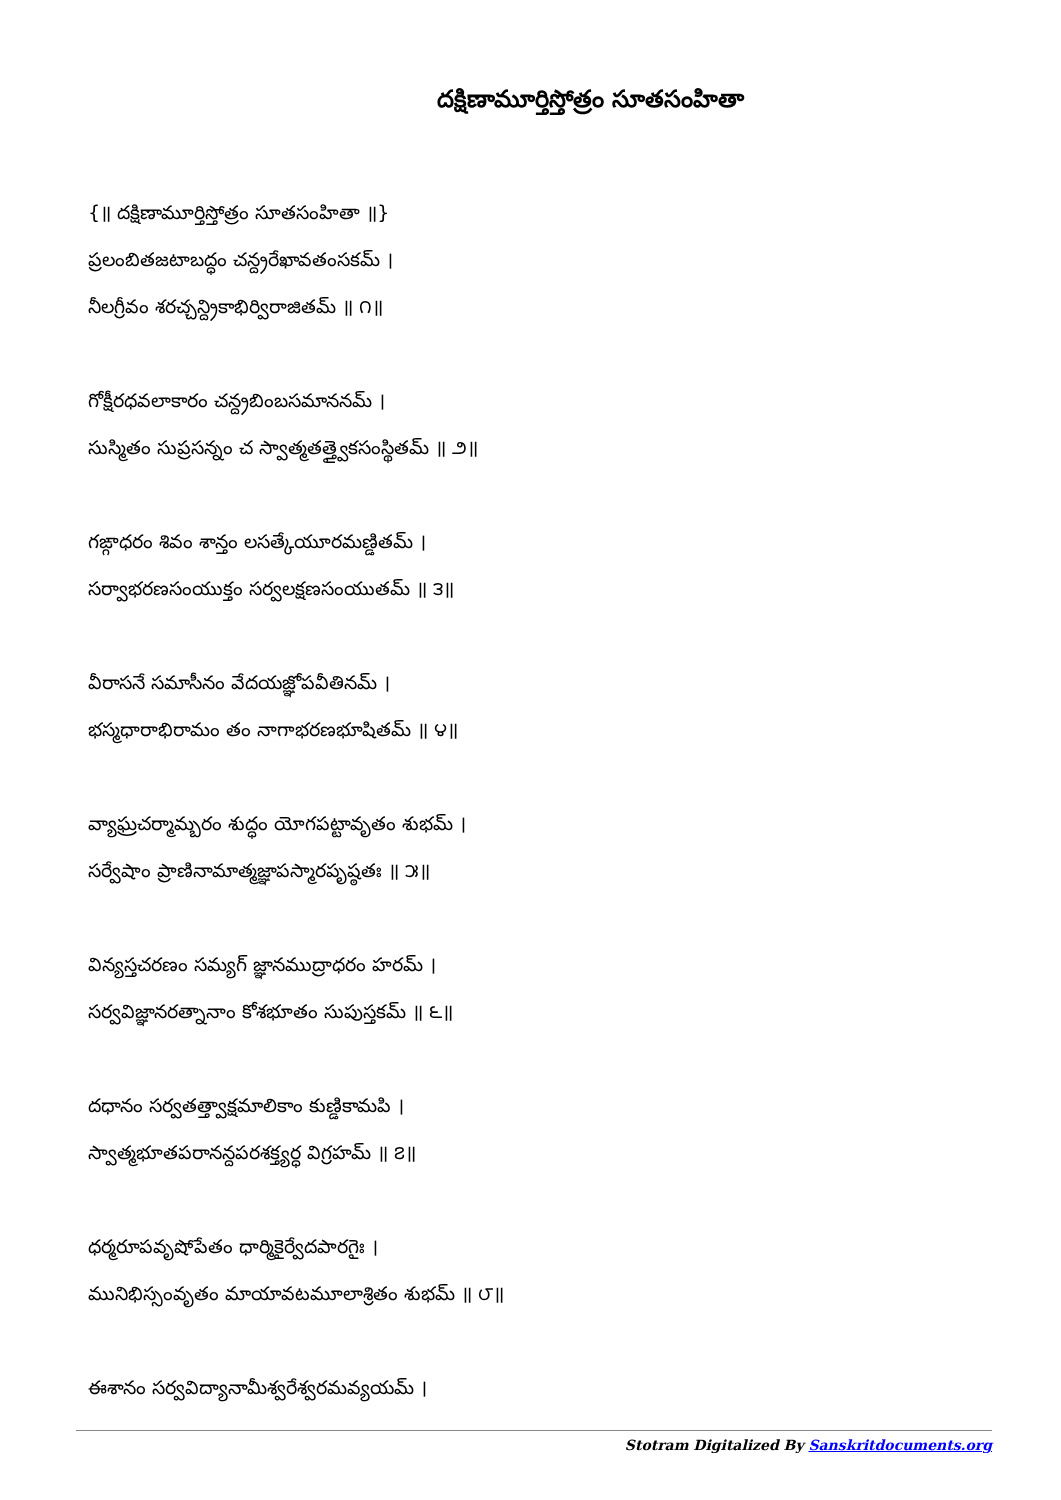దక్షిణామూర్తిస్తోత్రం సూతసంహితా
{॥ దక్షిణామూర్తిస్తోత్రం సూతసంహితా ॥}
ప్రలంబితజటాబద్ధం చన్ద్రరేఖావతంసకమ్ ।
నీలగ్రీవం శరచ్చన్ద్రికాభిర్విరాజితమ్ ॥ ౧॥
గోక్షీరధవలాకారం చన్ద్రబింబసమాననమ్ ।
సుస్మితం సుప్రసన్నం చ స్వాత్మతత్త్వైకసంస్థితమ్ ॥ ౨॥
గఙ్గాధరం శివం శాన్తం లసత్కేయూరమణ్డితమ్ ।
సర్వాభరణసంయుక్తం సర్వలక్షణసంయుతమ్ ॥ ౩॥
వీరాసనే సమాసీనం వేదయజ్ఞోపవీతినమ్ ।
భస్మధారాభిరామం తం నాగాభరణభూషితమ్ ॥ ౪॥
వ్యాఘ్రచర్మామ్బరం శుద్ధం యోగపట్టావృతం శుభమ్ ।
సర్వేషాం ప్రాణినామాత్మజ్ఞాపస్మారపృష్ఠతః ॥ ౫॥
విన్యస్తచరణం సమ్యగ్ జ్ఞానముద్రాధరం హరమ్ ।
సర్వవిజ్ఞానరత్నానాం కోశభూతం సుపుస్తకమ్ ॥ ౬॥
దధానం సర్వతత్త్వాక్షమాలికాం కుణ్డికామపి ।
స్వాత్మభూతపరానన్దపరశక్త్యర్ధ విగ్రహమ్ ॥ ౭॥
ధర్మరూపవృషోపేతం ధార్మికైర్వేదపారగైః ।
మునిభిస్సంవృతం మాయావటమూలాశ్రితం శుభమ్ ॥ ౮॥
ఈశానం సర్వవిద్యానామీశ్వరేశ్వరమవ్యయమ్ ।
Stotram Digitalized By Sanskritdocuments.org